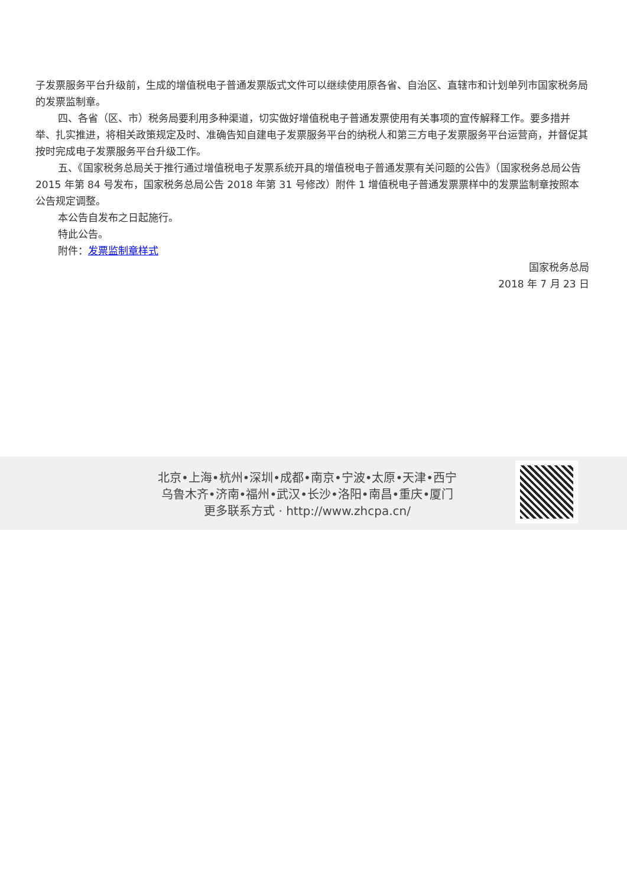子发票服务平台升级前，生成的增值税电子普通发票版式文件可以继续使用原各省、自治区、直辖市和计划单列市国家税务局的发票监制章。
四、各省（区、市）税务局要利用多种渠道，切实做好增值税电子普通发票使用有关事项的宣传解释工作。要多措并举、扎实推进，将相关政策规定及时、准确告知自建电子发票服务平台的纳税人和第三方电子发票服务平台运营商，并督促其按时完成电子发票服务平台升级工作。
五、《国家税务总局关于推行通过增值税电子发票系统开具的增值税电子普通发票有关问题的公告》（国家税务总局公告 2015 年第 84 号发布，国家税务总局公告 2018 年第 31 号修改）附件 1 增值税电子普通发票票样中的发票监制章按照本公告规定调整。
本公告自发布之日起施行。
特此公告。
附件：发票监制章样式
国家税务总局
2018 年 7 月 23 日
北京•上海•杭州•深圳•成都•南京•宁波•太原•天津•西宁
乌鲁木齐•济南•福州•武汉•长沙•洛阳•南昌•重庆•厦门
更多联系方式 · http://www.zhcpa.cn/